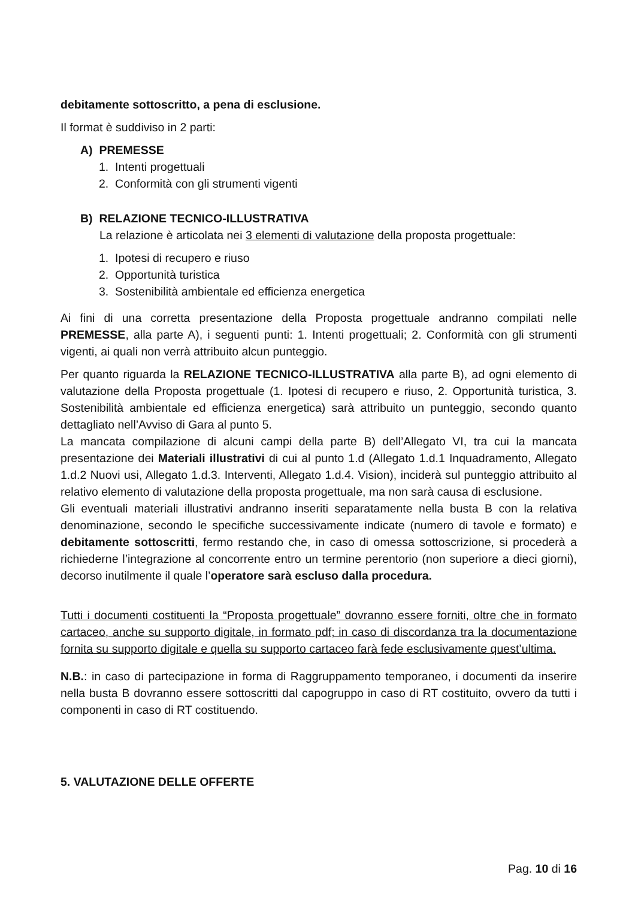debitamente sottoscritto, a pena di esclusione.
Il format è suddiviso in 2 parti:
A) PREMESSE
1. Intenti progettuali
2. Conformità con gli strumenti vigenti
B) RELAZIONE TECNICO-ILLUSTRATIVA
La relazione è articolata nei 3 elementi di valutazione della proposta progettuale:
1. Ipotesi di recupero e riuso
2. Opportunità turistica
3. Sostenibilità ambientale ed efficienza energetica
Ai fini di una corretta presentazione della Proposta progettuale andranno compilati nelle PREMESSE, alla parte A), i seguenti punti: 1. Intenti progettuali; 2. Conformità con gli strumenti vigenti, ai quali non verrà attribuito alcun punteggio.
Per quanto riguarda la RELAZIONE TECNICO-ILLUSTRATIVA alla parte B), ad ogni elemento di valutazione della Proposta progettuale (1. Ipotesi di recupero e riuso, 2. Opportunità turistica, 3. Sostenibilità ambientale ed efficienza energetica) sarà attribuito un punteggio, secondo quanto dettagliato nell’Avviso di Gara al punto 5.
La mancata compilazione di alcuni campi della parte B) dell’Allegato VI, tra cui la mancata presentazione dei Materiali illustrativi di cui al punto 1.d (Allegato 1.d.1 Inquadramento, Allegato 1.d.2 Nuovi usi, Allegato 1.d.3. Interventi, Allegato 1.d.4. Vision), inciderà sul punteggio attribuito al relativo elemento di valutazione della proposta progettuale, ma non sarà causa di esclusione.
Gli eventuali materiali illustrativi andranno inseriti separatamente nella busta B con la relativa denominazione, secondo le specifiche successivamente indicate (numero di tavole e formato) e debitamente sottoscritti, fermo restando che, in caso di omessa sottoscrizione, si procederà a richiederne l’integrazione al concorrente entro un termine perentorio (non superiore a dieci giorni), decorso inutilmente il quale l’operatore sarà escluso dalla procedura.
Tutti i documenti costituenti la “Proposta progettuale” dovranno essere forniti, oltre che in formato cartaceo, anche su supporto digitale, in formato pdf; in caso di discordanza tra la documentazione fornita su supporto digitale e quella su supporto cartaceo farà fede esclusivamente quest’ultima.
N.B.: in caso di partecipazione in forma di Raggruppamento temporaneo, i documenti da inserire nella busta B dovranno essere sottoscritti dal capogruppo in caso di RT costituito, ovvero da tutti i componenti in caso di RT costituendo.
5. VALUTAZIONE DELLE OFFERTE
Pag. 10 di 16